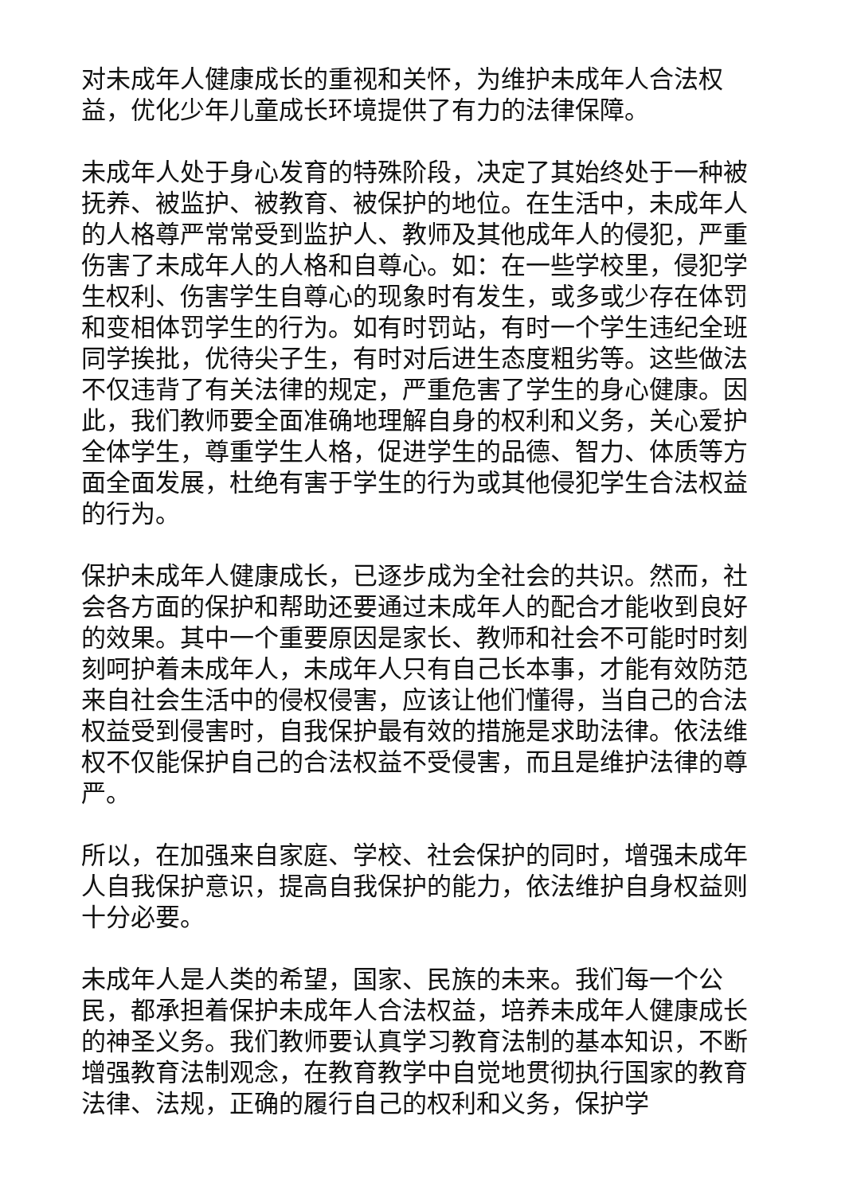对未成年人健康成长的重视和关怀，为维护未成年人合法权益，优化少年儿童成长环境提供了有力的法律保障。
未成年人处于身心发育的特殊阶段，决定了其始终处于一种被抚养、被监护、被教育、被保护的地位。在生活中，未成年人的人格尊严常常受到监护人、教师及其他成年人的侵犯，严重伤害了未成年人的人格和自尊心。如：在一些学校里，侵犯学生权利、伤害学生自尊心的现象时有发生，或多或少存在体罚和变相体罚学生的行为。如有时罚站，有时一个学生违纪全班同学挨批，优待尖子生，有时对后进生态度粗劣等。这些做法不仅违背了有关法律的规定，严重危害了学生的身心健康。因此，我们教师要全面准确地理解自身的权利和义务，关心爱护全体学生，尊重学生人格，促进学生的品德、智力、体质等方面全面发展，杜绝有害于学生的行为或其他侵犯学生合法权益的行为。
保护未成年人健康成长，已逐步成为全社会的共识。然而，社会各方面的保护和帮助还要通过未成年人的配合才能收到良好的效果。其中一个重要原因是家长、教师和社会不可能时时刻刻呵护着未成年人，未成年人只有自己长本事，才能有效防范来自社会生活中的侵权侵害，应该让他们懂得，当自己的合法权益受到侵害时，自我保护最有效的措施是求助法律。依法维权不仅能保护自己的合法权益不受侵害，而且是维护法律的尊严。
所以，在加强来自家庭、学校、社会保护的同时，增强未成年人自我保护意识，提高自我保护的能力，依法维护自身权益则十分必要。
未成年人是人类的希望，国家、民族的未来。我们每一个公民，都承担着保护未成年人合法权益，培养未成年人健康成长的神圣义务。我们教师要认真学习教育法制的基本知识，不断增强教育法制观念，在教育教学中自觉地贯彻执行国家的教育法律、法规，正确的履行自己的权利和义务，保护学